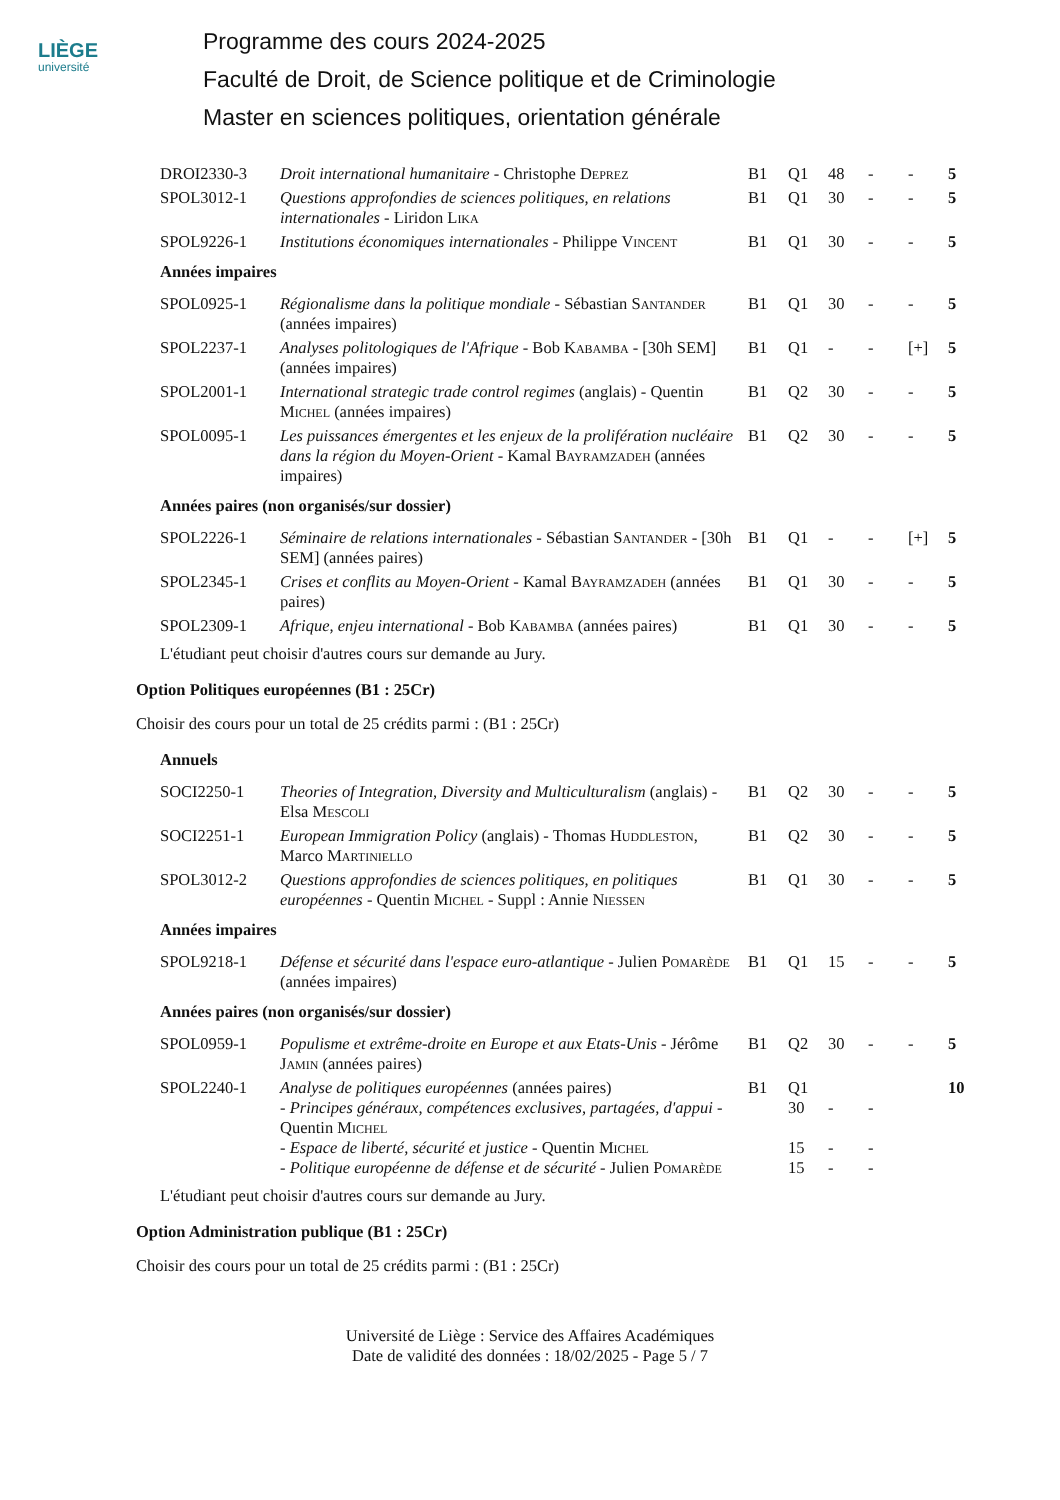LIÈGE
université
Programme des cours 2024-2025
Faculté de Droit, de Science politique et de Criminologie
Master en sciences politiques, orientation générale
| DROI2330-3 | Droit international humanitaire - Christophe Deprez | B1 | Q1 | 48 | - | - | 5 |
| SPOL3012-1 | Questions approfondies de sciences politiques, en relations internationales - Liridon Lika | B1 | Q1 | 30 | - | - | 5 |
| SPOL9226-1 | Institutions économiques internationales - Philippe Vincent | B1 | Q1 | 30 | - | - | 5 |
| Années impaires | | | | | | | |
| SPOL0925-1 | Régionalisme dans la politique mondiale - Sébastian Santander (années impaires) | B1 | Q1 | 30 | - | - | 5 |
| SPOL2237-1 | Analyses politologiques de l'Afrique - Bob Kabamba - [30h SEM] (années impaires) | B1 | Q1 | - | - | [+] | 5 |
| SPOL2001-1 | International strategic trade control regimes (anglais) - Quentin Michel (années impaires) | B1 | Q2 | 30 | - | - | 5 |
| SPOL0095-1 | Les puissances émergentes et les enjeux de la prolifération nucléaire dans la région du Moyen-Orient - Kamal Bayramzadeh (années impaires) | B1 | Q2 | 30 | - | - | 5 |
| Années paires (non organisés/sur dossier) | | | | | | | |
| SPOL2226-1 | Séminaire de relations internationales - Sébastian Santander - [30h SEM] (années paires) | B1 | Q1 | - | - | [+] | 5 |
| SPOL2345-1 | Crises et conflits au Moyen-Orient - Kamal Bayramzadeh (années paires) | B1 | Q1 | 30 | - | - | 5 |
| SPOL2309-1 | Afrique, enjeu international - Bob Kabamba (années paires) | B1 | Q1 | 30 | - | - | 5 |
L'étudiant peut choisir d'autres cours sur demande au Jury.
Option Politiques européennes (B1 : 25Cr)
Choisir des cours pour un total de 25 crédits parmi : (B1 : 25Cr)
| Annuels | | | | | | | |
| SOCI2250-1 | Theories of Integration, Diversity and Multiculturalism (anglais) - Elsa Mescoli | B1 | Q2 | 30 | - | - | 5 |
| SOCI2251-1 | European Immigration Policy (anglais) - Thomas Huddleston , Marco Martiniello | B1 | Q2 | 30 | - | - | 5 |
| SPOL3012-2 | Questions approfondies de sciences politiques, en politiques européennes - Quentin Michel - Suppl : Annie Niessen | B1 | Q1 | 30 | - | - | 5 |
| Années impaires | | | | | | | |
| SPOL9218-1 | Défense et sécurité dans l'espace euro-atlantique - Julien Pomarède (années impaires) | B1 | Q1 | 15 | - | - | 5 |
| Années paires (non organisés/sur dossier) | | | | | | | |
| SPOL0959-1 | Populisme et extrême-droite en Europe et aux Etats-Unis - Jérôme Jamin (années paires) | B1 | Q2 | 30 | - | - | 5 |
| SPOL2240-1 | Analyse de politiques européennes (années paires) - Principes généraux, compétences exclusives, partagées, d'appui - Quentin Michel - Espace de liberté, sécurité et justice - Quentin Michel - Politique européenne de défense et de sécurité - Julien Pomarède | B1 | Q1 30 15 15 | - - - | - - - | | 10 |
L'étudiant peut choisir d'autres cours sur demande au Jury.
Option Administration publique (B1 : 25Cr)
Choisir des cours pour un total de 25 crédits parmi : (B1 : 25Cr)
Université de Liège : Service des Affaires Académiques
Date de validité des données : 18/02/2025 - Page 5 / 7